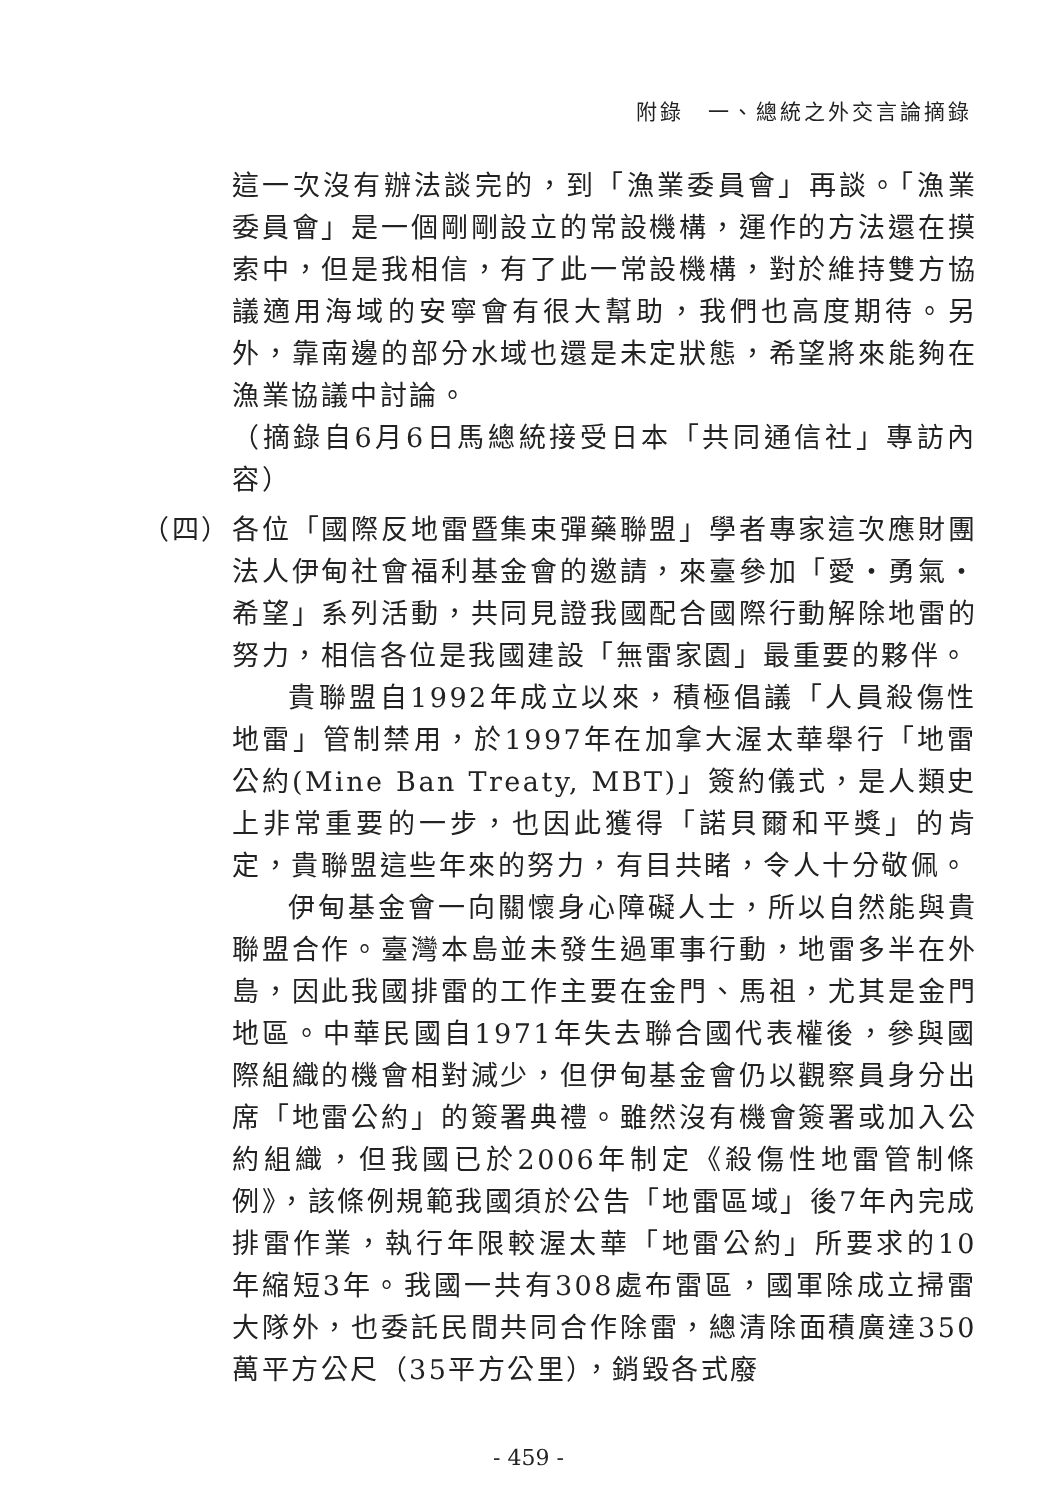附錄　一、總統之外交言論摘錄
這一次沒有辦法談完的，到「漁業委員會」再談。「漁業委員會」是一個剛剛設立的常設機構，運作的方法還在摸索中，但是我相信，有了此一常設機構，對於維持雙方協議適用海域的安寧會有很大幫助，我們也高度期待。另外，靠南邊的部分水域也還是未定狀態，希望將來能夠在漁業協議中討論。
（摘錄自6月6日馬總統接受日本「共同通信社」專訪內容）
（四）
各位「國際反地雷暨集束彈藥聯盟」學者專家這次應財團法人伊甸社會福利基金會的邀請，來臺參加「愛・勇氣・希望」系列活動，共同見證我國配合國際行動解除地雷的努力，相信各位是我國建設「無雷家園」最重要的夥伴。
貴聯盟自1992年成立以來，積極倡議「人員殺傷性地雷」管制禁用，於1997年在加拿大渥太華舉行「地雷公約(Mine Ban Treaty, MBT)」簽約儀式，是人類史上非常重要的一步，也因此獲得「諾貝爾和平獎」的肯定，貴聯盟這些年來的努力，有目共睹，令人十分敬佩。
伊甸基金會一向關懷身心障礙人士，所以自然能與貴聯盟合作。臺灣本島並未發生過軍事行動，地雷多半在外島，因此我國排雷的工作主要在金門、馬祖，尤其是金門地區。中華民國自1971年失去聯合國代表權後，參與國際組織的機會相對減少，但伊甸基金會仍以觀察員身分出席「地雷公約」的簽署典禮。雖然沒有機會簽署或加入公約組織，但我國已於2006年制定《殺傷性地雷管制條例》，該條例規範我國須於公告「地雷區域」後7年內完成排雷作業，執行年限較渥太華「地雷公約」所要求的10年縮短3年。我國一共有308處布雷區，國軍除成立掃雷大隊外，也委託民間共同合作除雷，總清除面積廣達350萬平方公尺（35平方公里），銷毀各式廢
- 459 -